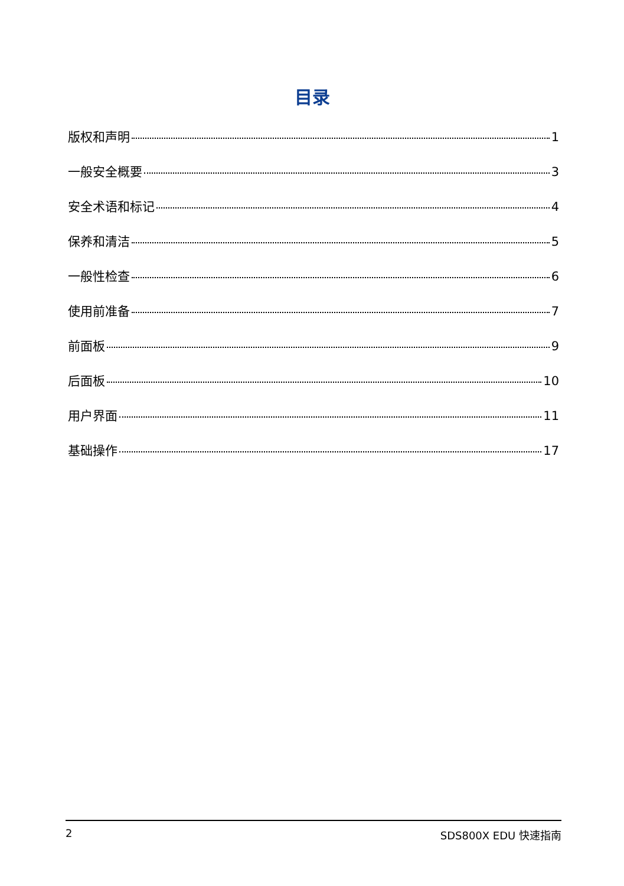目录
版权和声明 1
一般安全概要 3
安全术语和标记 4
保养和清洁 5
一般性检查 6
使用前准备 7
前面板 9
后面板 10
用户界面 11
基础操作 17
2 SDS800X EDU 快速指南